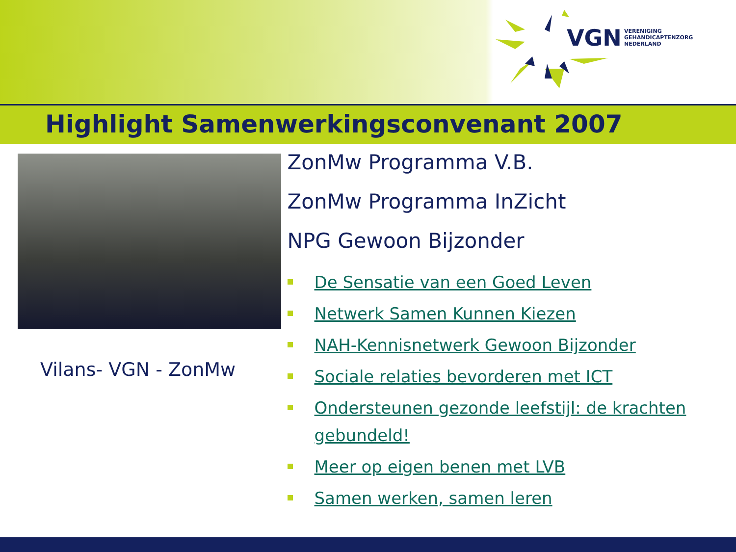VGN
VERENIGING
GEHANDICAPTENZORG
NEDERLAND
Highlight Samenwerkingsconvenant 2007
Vilans- VGN - ZonMw
ZonMw Programma V.B.
ZonMw Programma InZicht
NPG Gewoon Bijzonder
De Sensatie van een Goed Leven
Netwerk Samen Kunnen Kiezen
NAH-Kennisnetwerk Gewoon Bijzonder
Sociale relaties bevorderen met ICT
Ondersteunen gezonde leefstijl: de krachten gebundeld!
Meer op eigen benen met LVB
Samen werken, samen leren